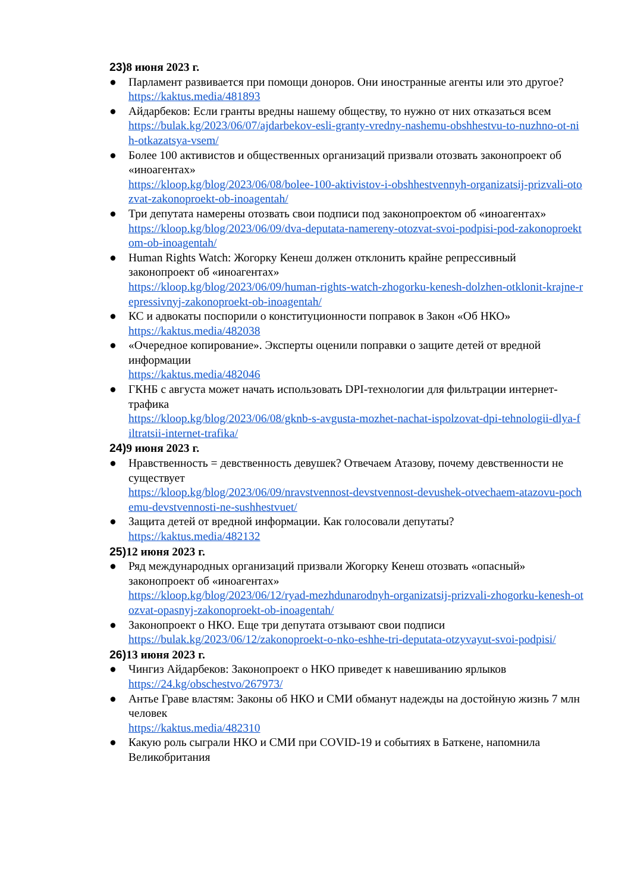23) 8 июня 2023 г.
● Парламент развивается при помощи доноров. Они иностранные агенты или это другое?
https://kaktus.media/481893
● Айдарбеков: Если гранты вредны нашему обществу, то нужно от них отказаться всем
https://bulak.kg/2023/06/07/ajdarbekov-esli-granty-vredny-nashemu-obshhestvu-to-nuzhno-ot-nih-otkazatsya-vsem/
● Более 100 активистов и общественных организаций призвали отозвать законопроект об «иноагентах»
https://kloop.kg/blog/2023/06/08/bolee-100-aktivistov-i-obshhestvennyh-organizatsij-prizvali-otozvat-zakonoproekt-ob-inoagentah/
● Три депутата намерены отозвать свои подписи под законопроектом об «иноагентах»
https://kloop.kg/blog/2023/06/09/dva-deputata-namereny-otozvat-svoi-podpisi-pod-zakonoproektom-ob-inoagentah/
● Human Rights Watch: Жогорку Кенеш должен отклонить крайне репрессивный законопроект об «иноагентах»
https://kloop.kg/blog/2023/06/09/human-rights-watch-zhogorku-kenesh-dolzhen-otklonit-krajne-repressivnyj-zakonoproekt-ob-inoagentah/
● КС и адвокаты поспорили о конституционности поправок в Закон «Об НКО»
https://kaktus.media/482038
● «Очередное копирование». Эксперты оценили поправки о защите детей от вредной информации
https://kaktus.media/482046
● ГКНБ с августа может начать использовать DPI-технологии для фильтрации интернет-трафика
https://kloop.kg/blog/2023/06/08/gknb-s-avgusta-mozhet-nachat-ispolzovat-dpi-tehnologii-dlya-filtratsii-internet-trafika/
24) 9 июня 2023 г.
● Нравственность = девственность девушек? Отвечаем Атазову, почему девственности не существует
https://kloop.kg/blog/2023/06/09/nravstvennost-devstvennost-devushek-otvechaem-atazovu-pochemu-devstvennosti-ne-sushhestvuet/
● Защита детей от вредной информации. Как голосовали депутаты?
https://kaktus.media/482132
25) 12 июня 2023 г.
● Ряд международных организаций призвали Жогорку Кенеш отозвать «опасный» законопроект об «иноагентах»
https://kloop.kg/blog/2023/06/12/ryad-mezhdunarodnyh-organizatsij-prizvali-zhogorku-kenesh-otozvat-opasnyj-zakonoproekt-ob-inoagentah/
● Законопроект о НКО. Еще три депутата отзывают свои подписи
https://bulak.kg/2023/06/12/zakonoproekt-o-nko-eshhe-tri-deputata-otzyvayut-svoi-podpisi/
26) 13 июня 2023 г.
● Чингиз Айдарбеков: Законопроект о НКО приведет к навешиванию ярлыков
https://24.kg/obschestvo/267973/
● Антье Граве властям: Законы об НКО и СМИ обманут надежды на достойную жизнь 7 млн человек
https://kaktus.media/482310
● Какую роль сыграли НКО и СМИ при COVID-19 и событиях в Баткене, напомнила Великобритания